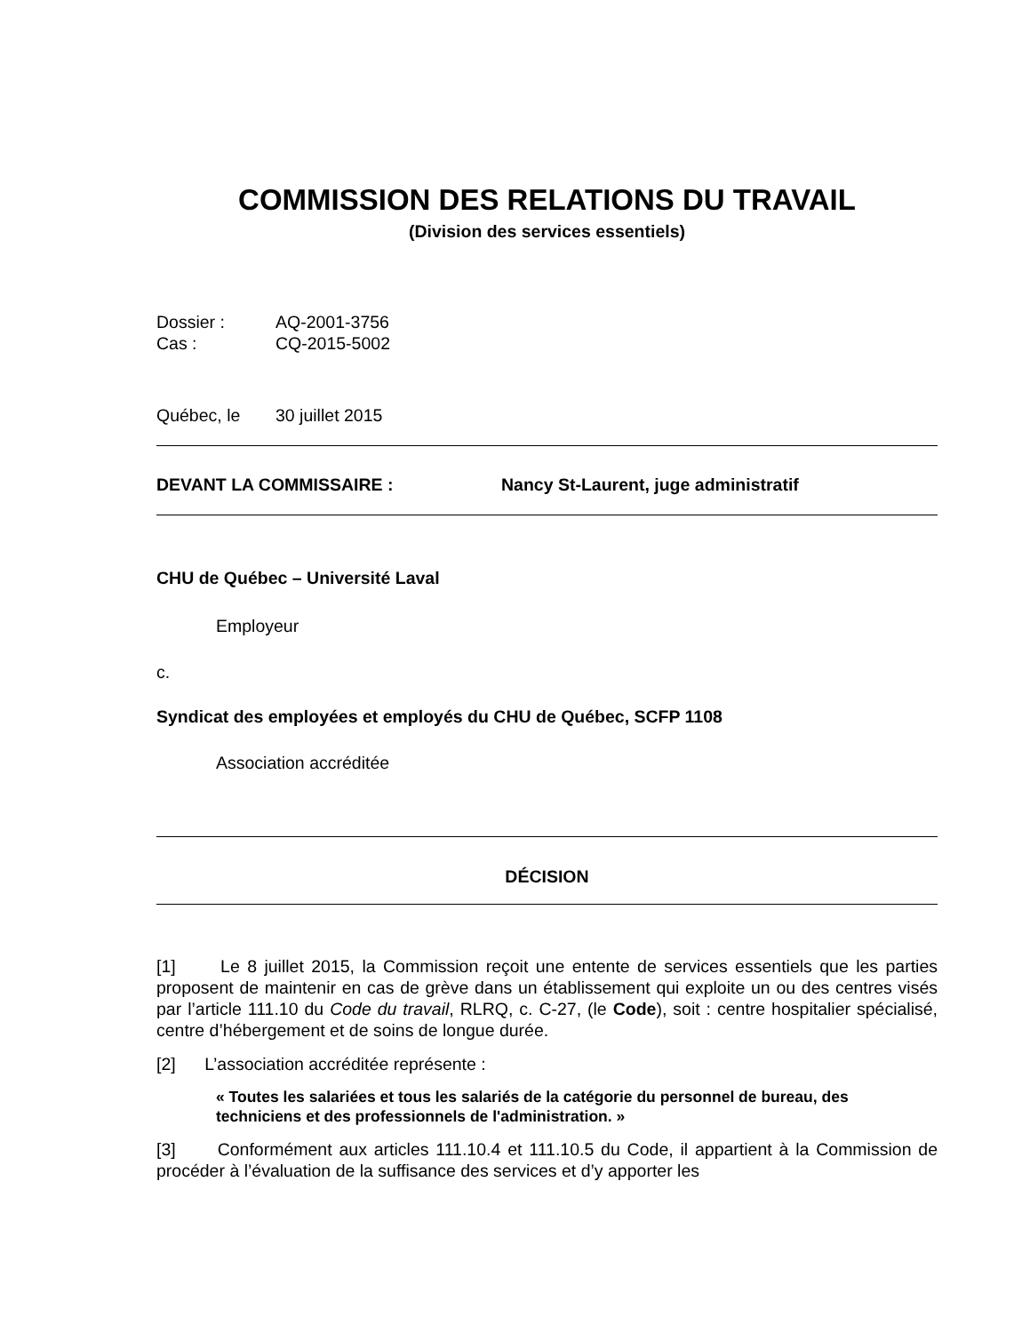COMMISSION DES RELATIONS DU TRAVAIL
(Division des services essentiels)
Dossier : AQ-2001-3756
Cas : CQ-2015-5002
Québec, le 30 juillet 2015
DEVANT LA COMMISSAIRE : Nancy St-Laurent, juge administratif
CHU de Québec – Université Laval
Employeur
c.
Syndicat des employées et employés du CHU de Québec, SCFP 1108
Association accréditée
DÉCISION
[1] Le 8 juillet 2015, la Commission reçoit une entente de services essentiels que les parties proposent de maintenir en cas de grève dans un établissement qui exploite un ou des centres visés par l’article 111.10 du Code du travail, RLRQ, c. C-27, (le Code), soit : centre hospitalier spécialisé, centre d’hébergement et de soins de longue durée.
[2] L’association accréditée représente :
« Toutes les salariées et tous les salariés de la catégorie du personnel de bureau, des techniciens et des professionnels de l'administration. »
[3] Conformément aux articles 111.10.4 et 111.10.5 du Code, il appartient à la Commission de procéder à l’évaluation de la suffisance des services et d’y apporter les